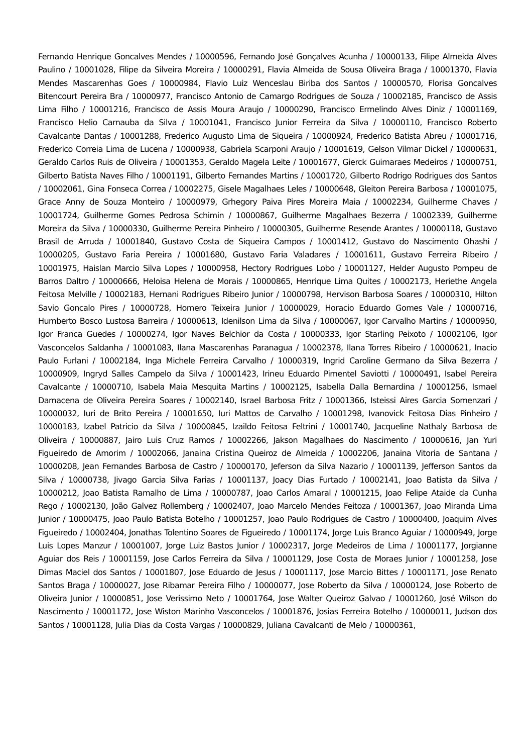Fernando Henrique Goncalves Mendes / 10000596, Fernando José Gonçalves Acunha / 10000133, Filipe Almeida Alves Paulino / 10001028, Filipe da Silveira Moreira / 10000291, Flavia Almeida de Sousa Oliveira Braga / 10001370, Flavia Mendes Mascarenhas Goes / 10000984, Flavio Luiz Wenceslau Biriba dos Santos / 10000570, Florisa Goncalves Bitencourt Pereira Bra / 10000977, Francisco Antonio de Camargo Rodrigues de Souza / 10002185, Francisco de Assis Lima Filho / 10001216, Francisco de Assis Moura Araujo / 10000290, Francisco Ermelindo Alves Diniz / 10001169, Francisco Helio Carnauba da Silva / 10001041, Francisco Junior Ferreira da Silva / 10000110, Francisco Roberto Cavalcante Dantas / 10001288, Frederico Augusto Lima de Siqueira / 10000924, Frederico Batista Abreu / 10001716, Frederico Correia Lima de Lucena / 10000938, Gabriela Scarponi Araujo / 10001619, Gelson Vilmar Dickel / 10000631, Geraldo Carlos Ruis de Oliveira / 10001353, Geraldo Magela Leite / 10001677, Gierck Guimaraes Medeiros / 10000751, Gilberto Batista Naves Filho / 10001191, Gilberto Fernandes Martins / 10001720, Gilberto Rodrigo Rodrigues dos Santos / 10002061, Gina Fonseca Correa / 10002275, Gisele Magalhaes Leles / 10000648, Gleiton Pereira Barbosa / 10001075, Grace Anny de Souza Monteiro / 10000979, Grhegory Paiva Pires Moreira Maia / 10002234, Guilherme Chaves / 10001724, Guilherme Gomes Pedrosa Schimin / 10000867, Guilherme Magalhaes Bezerra / 10002339, Guilherme Moreira da Silva / 10000330, Guilherme Pereira Pinheiro / 10000305, Guilherme Resende Arantes / 10000118, Gustavo Brasil de Arruda / 10001840, Gustavo Costa de Siqueira Campos / 10001412, Gustavo do Nascimento Ohashi / 10000205, Gustavo Faria Pereira / 10001680, Gustavo Faria Valadares / 10001611, Gustavo Ferreira Ribeiro / 10001975, Haislan Marcio Silva Lopes / 10000958, Hectory Rodrigues Lobo / 10001127, Helder Augusto Pompeu de Barros Daltro / 10000666, Heloisa Helena de Morais / 10000865, Henrique Lima Quites / 10002173, Heriethe Angela Feitosa Melville / 10002183, Hernani Rodrigues Ribeiro Junior / 10000798, Hervison Barbosa Soares / 10000310, Hilton Savio Goncalo Pires / 10000728, Homero Teixeira Junior / 10000029, Horacio Eduardo Gomes Vale / 10000716, Humberto Bosco Lustosa Barreira / 10000613, Idenilson Lima da Silva / 10000067, Igor Carvalho Martins / 10000950, Igor Franca Guedes / 10000274, Igor Naves Belchior da Costa / 10000333, Igor Starling Peixoto / 10002106, Igor Vasconcelos Saldanha / 10001083, Ilana Mascarenhas Paranagua / 10002378, Ilana Torres Ribeiro / 10000621, Inacio Paulo Furlani / 10002184, Inga Michele Ferreira Carvalho / 10000319, Ingrid Caroline Germano da Silva Bezerra / 10000909, Ingryd Salles Campelo da Silva / 10001423, Irineu Eduardo Pimentel Saviotti / 10000491, Isabel Pereira Cavalcante / 10000710, Isabela Maia Mesquita Martins / 10002125, Isabella Dalla Bernardina / 10001256, Ismael Damacena de Oliveira Pereira Soares / 10002140, Israel Barbosa Fritz / 10001366, Isteissi Aires Garcia Somenzari / 10000032, Iuri de Brito Pereira / 10001650, Iuri Mattos de Carvalho / 10001298, Ivanovick Feitosa Dias Pinheiro / 10000183, Izabel Patricio da Silva / 10000845, Izaildo Feitosa Feltrini / 10001740, Jacqueline Nathaly Barbosa de Oliveira / 10000887, Jairo Luis Cruz Ramos / 10002266, Jakson Magalhaes do Nascimento / 10000616, Jan Yuri Figueiredo de Amorim / 10002066, Janaina Cristina Queiroz de Almeida / 10002206, Janaina Vitoria de Santana / 10000208, Jean Fernandes Barbosa de Castro / 10000170, Jeferson da Silva Nazario / 10001139, Jefferson Santos da Silva / 10000738, Jivago Garcia Silva Farias / 10001137, Joacy Dias Furtado / 10002141, Joao Batista da Silva / 10000212, Joao Batista Ramalho de Lima / 10000787, Joao Carlos Amaral / 10001215, Joao Felipe Ataide da Cunha Rego / 10002130, João Galvez Rollemberg / 10002407, Joao Marcelo Mendes Feitoza / 10001367, Joao Miranda Lima Junior / 10000475, Joao Paulo Batista Botelho / 10001257, Joao Paulo Rodrigues de Castro / 10000400, Joaquim Alves Figueiredo / 10002404, Jonathas Tolentino Soares de Figueiredo / 10001174, Jorge Luis Branco Aguiar / 10000949, Jorge Luis Lopes Manzur / 10001007, Jorge Luiz Bastos Junior / 10002317, Jorge Medeiros de Lima / 10001177, Jorgianne Aguiar dos Reis / 10001159, Jose Carlos Ferreira da Silva / 10001129, Jose Costa de Moraes Junior / 10001258, Jose Dimas Maciel dos Santos / 10001807, Jose Eduardo de Jesus / 10001117, Jose Marcio Bittes / 10001171, Jose Renato Santos Braga / 10000027, Jose Ribamar Pereira Filho / 10000077, Jose Roberto da Silva / 10000124, Jose Roberto de Oliveira Junior / 10000851, Jose Verissimo Neto / 10001764, Jose Walter Queiroz Galvao / 10001260, José Wilson do Nascimento / 10001172, Jose Wiston Marinho Vasconcelos / 10001876, Josias Ferreira Botelho / 10000011, Judson dos Santos / 10001128, Julia Dias da Costa Vargas / 10000829, Juliana Cavalcanti de Melo / 10000361,